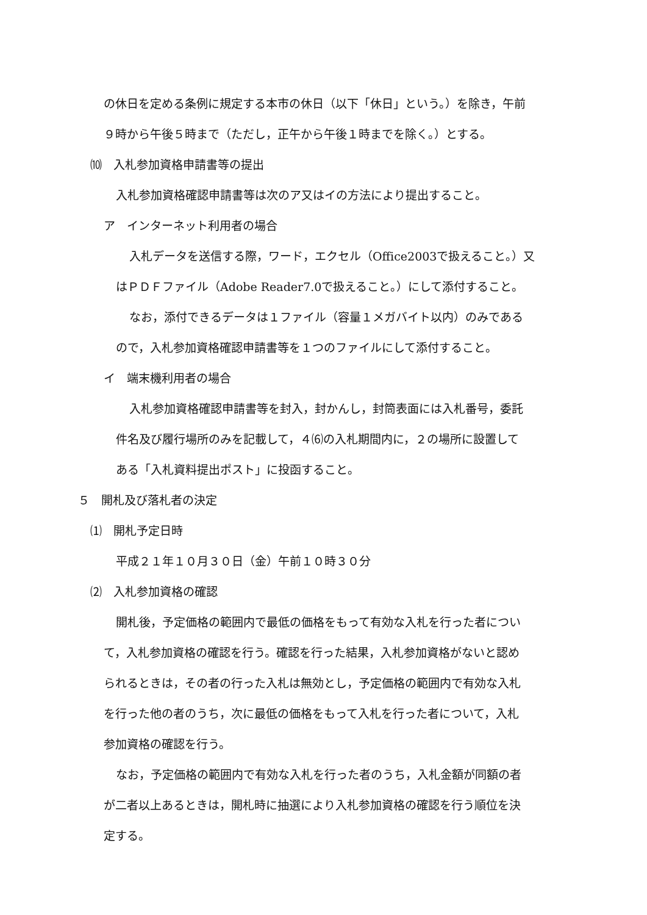の休日を定める条例に規定する本市の休日（以下「休日」という。）を除き，午前
９時から午後５時まで（ただし，正午から午後１時までを除く。）とする。
⑽　入札参加資格申請書等の提出
入札参加資格確認申請書等は次のア又はイの方法により提出すること。
ア　インターネット利用者の場合
入札データを送信する際，ワード，エクセル（Office2003で扱えること。）又
はＰＤＦファイル（Adobe Reader7.0で扱えること。）にして添付すること。
なお，添付できるデータは１ファイル（容量１メガバイト以内）のみである
ので，入札参加資格確認申請書等を１つのファイルにして添付すること。
イ　端末機利用者の場合
入札参加資格確認申請書等を封入，封かんし，封筒表面には入札番号，委託
件名及び履行場所のみを記載して，４⑹の入札期間内に，２の場所に設置して
ある「入札資料提出ポスト」に投函すること。
５　開札及び落札者の決定
⑴　開札予定日時
平成２１年１０月３０日（金）午前１０時３０分
⑵　入札参加資格の確認
開札後，予定価格の範囲内で最低の価格をもって有効な入札を行った者につい
て，入札参加資格の確認を行う。確認を行った結果，入札参加資格がないと認め
られるときは，その者の行った入札は無効とし，予定価格の範囲内で有効な入札
を行った他の者のうち，次に最低の価格をもって入札を行った者について，入札
参加資格の確認を行う。
なお，予定価格の範囲内で有効な入札を行った者のうち，入札金額が同額の者
が二者以上あるときは，開札時に抽選により入札参加資格の確認を行う順位を決
定する。